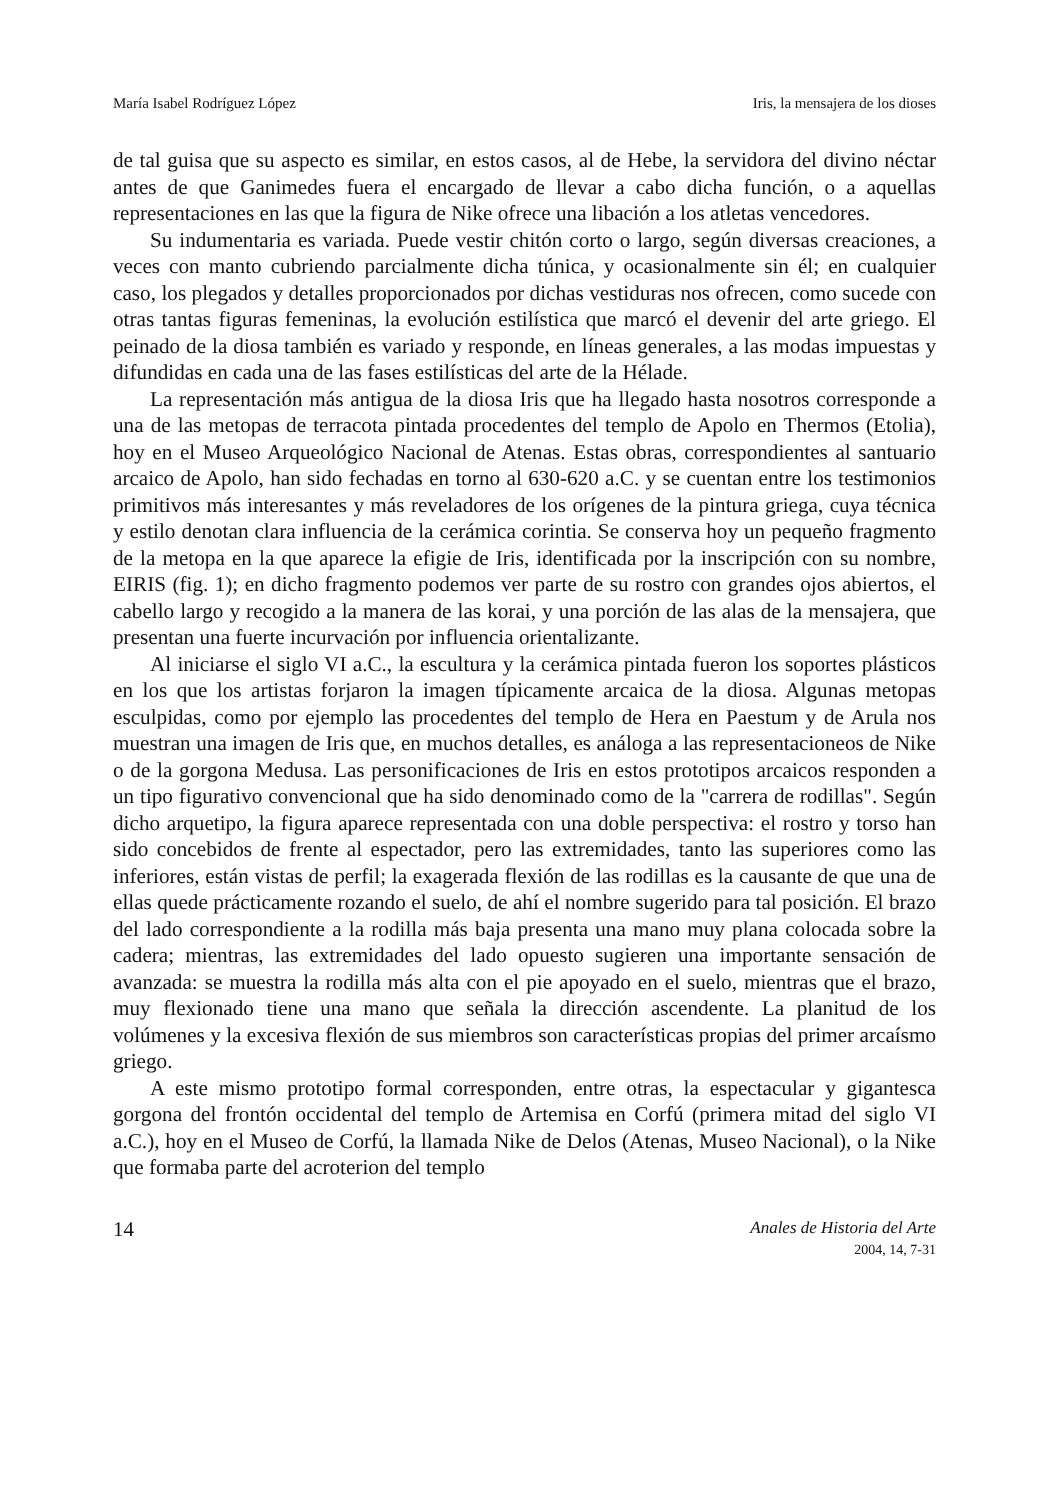María Isabel Rodríguez López Iris, la mensajera de los dioses
de tal guisa que su aspecto es similar, en estos casos, al de Hebe, la servidora del divino néctar antes de que Ganimedes fuera el encargado de llevar a cabo dicha función, o a aquellas representaciones en las que la figura de Nike ofrece una libación a los atletas vencedores.
Su indumentaria es variada. Puede vestir chitón corto o largo, según diversas creaciones, a veces con manto cubriendo parcialmente dicha túnica, y ocasionalmente sin él; en cualquier caso, los plegados y detalles proporcionados por dichas vestiduras nos ofrecen, como sucede con otras tantas figuras femeninas, la evolución estilística que marcó el devenir del arte griego. El peinado de la diosa también es variado y responde, en líneas generales, a las modas impuestas y difundidas en cada una de las fases estilísticas del arte de la Hélade.
La representación más antigua de la diosa Iris que ha llegado hasta nosotros corresponde a una de las metopas de terracota pintada procedentes del templo de Apolo en Thermos (Etolia), hoy en el Museo Arqueológico Nacional de Atenas. Estas obras, correspondientes al santuario arcaico de Apolo, han sido fechadas en torno al 630-620 a.C. y se cuentan entre los testimonios primitivos más interesantes y más reveladores de los orígenes de la pintura griega, cuya técnica y estilo denotan clara influencia de la cerámica corintia. Se conserva hoy un pequeño fragmento de la metopa en la que aparece la efigie de Iris, identificada por la inscripción con su nombre, EIRIS (fig. 1); en dicho fragmento podemos ver parte de su rostro con grandes ojos abiertos, el cabello largo y recogido a la manera de las korai, y una porción de las alas de la mensajera, que presentan una fuerte incurvación por influencia orientalizante.
Al iniciarse el siglo VI a.C., la escultura y la cerámica pintada fueron los soportes plásticos en los que los artistas forjaron la imagen típicamente arcaica de la diosa. Algunas metopas esculpidas, como por ejemplo las procedentes del templo de Hera en Paestum y de Arula nos muestran una imagen de Iris que, en muchos detalles, es análoga a las representacioneos de Nike o de la gorgona Medusa. Las personificaciones de Iris en estos prototipos arcaicos responden a un tipo figurativo convencional que ha sido denominado como de la "carrera de rodillas". Según dicho arquetipo, la figura aparece representada con una doble perspectiva: el rostro y torso han sido concebidos de frente al espectador, pero las extremidades, tanto las superiores como las inferiores, están vistas de perfil; la exagerada flexión de las rodillas es la causante de que una de ellas quede prácticamente rozando el suelo, de ahí el nombre sugerido para tal posición. El brazo del lado correspondiente a la rodilla más baja presenta una mano muy plana colocada sobre la cadera; mientras, las extremidades del lado opuesto sugieren una importante sensación de avanzada: se muestra la rodilla más alta con el pie apoyado en el suelo, mientras que el brazo, muy flexionado tiene una mano que señala la dirección ascendente. La planitud de los volúmenes y la excesiva flexión de sus miembros son características propias del primer arcaísmo griego.
A este mismo prototipo formal corresponden, entre otras, la espectacular y gigantesca gorgona del frontón occidental del templo de Artemisa en Corfú (primera mitad del siglo VI a.C.), hoy en el Museo de Corfú, la llamada Nike de Delos (Atenas, Museo Nacional), o la Nike que formaba parte del acroterion del templo
14
Anales de Historia del Arte
2004, 14, 7-31